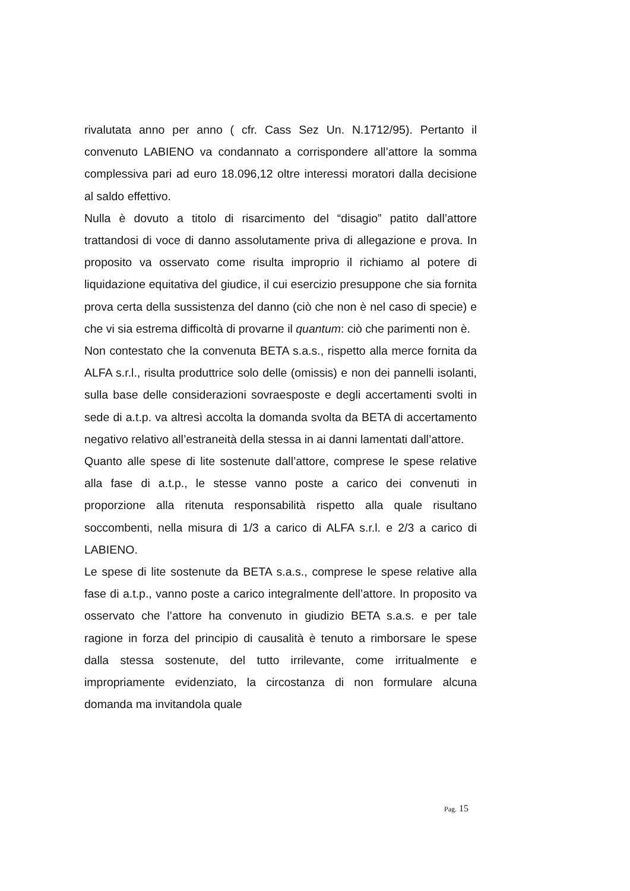rivalutata anno per anno ( cfr. Cass Sez Un. N.1712/95). Pertanto il convenuto LABIENO va condannato a corrispondere all’attore la somma complessiva pari ad euro 18.096,12 oltre interessi moratori dalla decisione al saldo effettivo.
Nulla è dovuto a titolo di risarcimento del “disagio” patito dall’attore trattandosi di voce di danno assolutamente priva di allegazione e prova. In proposito va osservato come risulta improprio il richiamo al potere di liquidazione equitativa del giudice, il cui esercizio presuppone che sia fornita prova certa della sussistenza del danno (ciò che non è nel caso di specie) e che vi sia estrema difficoltà di provarne il quantum: ciò che parimenti non è.
Non contestato che la convenuta BETA s.a.s., rispetto alla merce fornita da ALFA s.r.l., risulta produttrice solo delle (omissis) e non dei pannelli isolanti, sulla base delle considerazioni sovraesposte e degli accertamenti svolti in sede di a.t.p. va altresì accolta la domanda svolta da BETA di accertamento negativo relativo all’estraneità della stessa in ai danni lamentati dall’attore.
Quanto alle spese di lite sostenute dall’attore, comprese le spese relative alla fase di a.t.p., le stesse vanno poste a carico dei convenuti in proporzione alla ritenuta responsabilità rispetto alla quale risultano soccombenti, nella misura di 1/3 a carico di ALFA s.r.l. e 2/3 a carico di LABIENO.
Le spese di lite sostenute da BETA s.a.s., comprese le spese relative alla fase di a.t.p., vanno poste a carico integralmente dell’attore. In proposito va osservato che l’attore ha convenuto in giudizio BETA s.a.s. e per tale ragione in forza del principio di causalità è tenuto a rimborsare le spese dalla stessa sostenute, del tutto irrilevante, come irritualmente e impropriamente evidenziato, la circostanza di non formulare alcuna domanda ma invitandola quale
Pag. 15